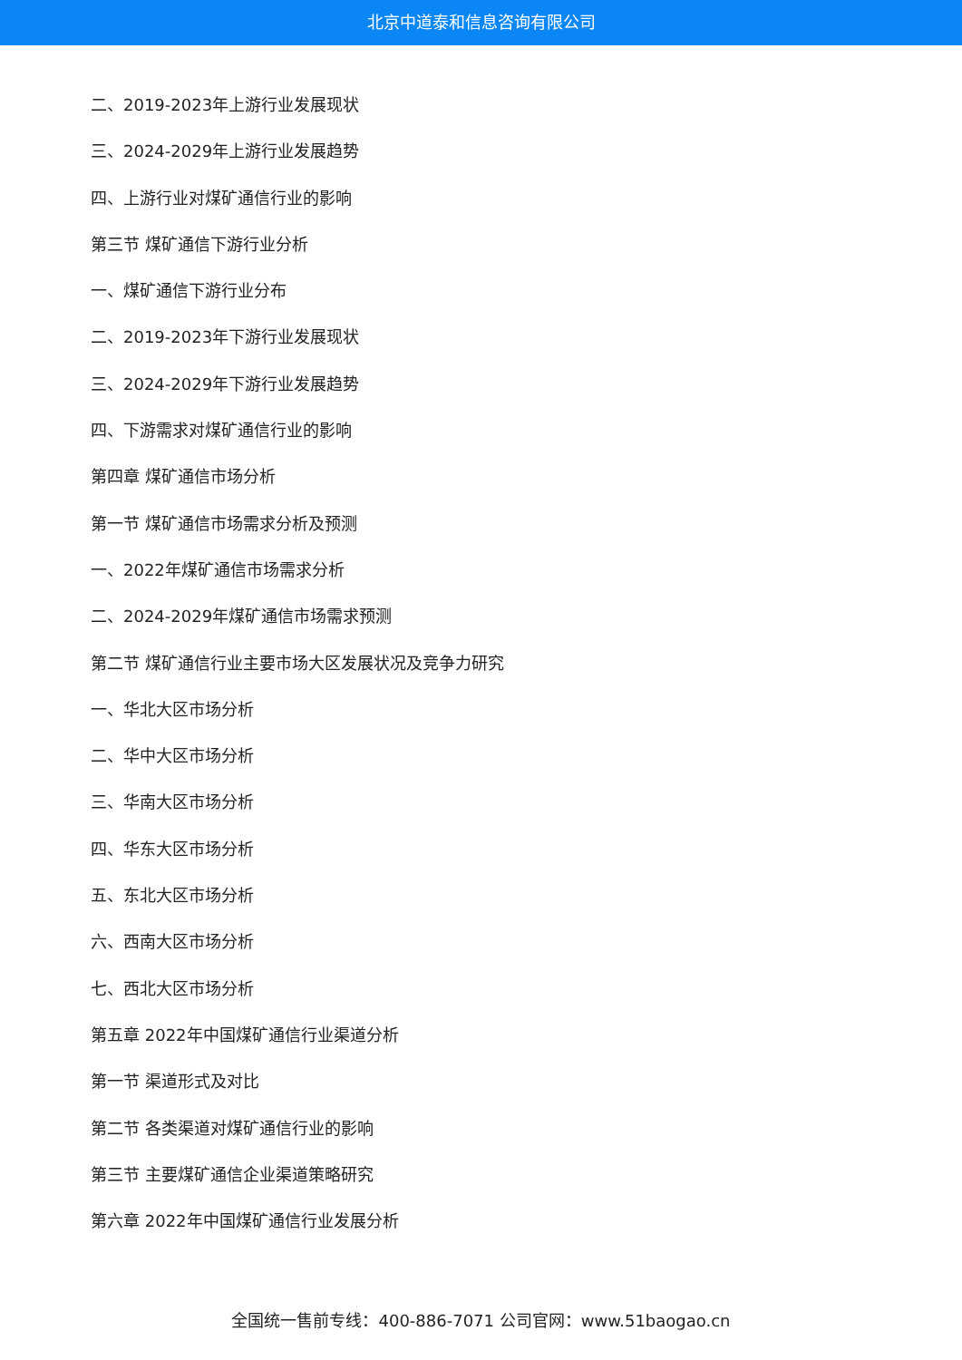北京中道泰和信息咨询有限公司
二、2019-2023年上游行业发展现状
三、2024-2029年上游行业发展趋势
四、上游行业对煤矿通信行业的影响
第三节 煤矿通信下游行业分析
一、煤矿通信下游行业分布
二、2019-2023年下游行业发展现状
三、2024-2029年下游行业发展趋势
四、下游需求对煤矿通信行业的影响
第四章 煤矿通信市场分析
第一节 煤矿通信市场需求分析及预测
一、2022年煤矿通信市场需求分析
二、2024-2029年煤矿通信市场需求预测
第二节 煤矿通信行业主要市场大区发展状况及竞争力研究
一、华北大区市场分析
二、华中大区市场分析
三、华南大区市场分析
四、华东大区市场分析
五、东北大区市场分析
六、西南大区市场分析
七、西北大区市场分析
第五章 2022年中国煤矿通信行业渠道分析
第一节 渠道形式及对比
第二节 各类渠道对煤矿通信行业的影响
第三节 主要煤矿通信企业渠道策略研究
第六章 2022年中国煤矿通信行业发展分析
全国统一售前专线：400-886-7071 公司官网：www.51baogao.cn